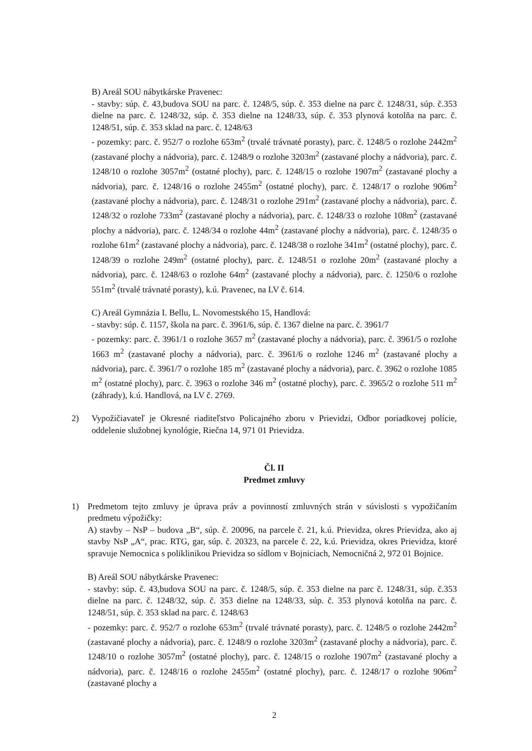B) Areál SOU nábytkárske Pravenec:
- stavby: súp. č. 43,budova SOU na parc. č. 1248/5, súp. č. 353 dielne na parc č. 1248/31, súp. č.353 dielne na parc. č. 1248/32, súp. č. 353 dielne na 1248/33, súp. č. 353 plynová kotolňa na parc. č. 1248/51, súp. č. 353 sklad na parc. č. 1248/63
- pozemky: parc. č. 952/7 o rozlohe 653m<sup>2</sup> (trvalé trávnaté porasty), parc. č. 1248/5 o rozlohe 2442m<sup>2</sup> (zastavané plochy a nádvoria), parc. č. 1248/9 o rozlohe 3203m<sup>2</sup> (zastavané plochy a nádvoria), parc. č. 1248/10 o rozlohe 3057m<sup>2</sup> (ostatné plochy), parc. č. 1248/15 o rozlohe 1907m<sup>2</sup> (zastavané plochy a nádvoria), parc. č. 1248/16 o rozlohe 2455m<sup>2</sup> (ostatné plochy), parc. č. 1248/17 o rozlohe 906m<sup>2</sup> (zastavané plochy a nádvoria), parc. č. 1248/31 o rozlohe 291m<sup>2</sup> (zastavané plochy a nádvoria), parc. č. 1248/32 o rozlohe 733m<sup>2</sup> (zastavané plochy a nádvoria), parc. č. 1248/33 o rozlohe 108m<sup>2</sup> (zastavané plochy a nádvoria), parc. č. 1248/34 o rozlohe 44m<sup>2</sup> (zastavané plochy a nádvoria), parc. č. 1248/35 o rozlohe 61m<sup>2</sup> (zastavané plochy a nádvoria), parc. č. 1248/38 o rozlohe 341m<sup>2</sup> (ostatné plochy), parc. č. 1248/39 o rozlohe 249m<sup>2</sup> (ostatné plochy), parc. č. 1248/51 o rozlohe 20m<sup>2</sup> (zastavané plochy a nádvoria), parc. č. 1248/63 o rozlohe 64m<sup>2</sup> (zastavané plochy a nádvoria), parc. č. 1250/6 o rozlohe 551m<sup>2</sup> (trvalé trávnaté porasty), k.ú. Pravenec, na LV č. 614.
C) Areál Gymnázia I. Bellu, L. Novomestského 15, Handlová:
- stavby: súp. č. 1157, škola na parc. č. 3961/6, súp. č. 1367 dielne na parc. č. 3961/7
- pozemky: parc. č. 3961/1 o rozlohe 3657 m<sup>2</sup> (zastavané plochy a nádvoria), parc. č. 3961/5 o rozlohe 1663 m<sup>2</sup> (zastavané plochy a nádvoria), parc. č. 3961/6 o rozlohe 1246 m<sup>2</sup> (zastavané plochy a nádvoria), parc. č. 3961/7 o rozlohe 185 m<sup>2</sup> (zastavané plochy a nádvoria), parc. č. 3962 o rozlohe 1085 m<sup>2</sup> (ostatné plochy), parc. č. 3963 o rozlohe 346 m<sup>2</sup> (ostatné plochy), parc. č. 3965/2 o rozlohe 511 m<sup>2</sup> (záhrady), k.ú. Handlová, na LV č. 2769.
2) Vypožičiavateľ je Okresné riaditeľstvo Policajného zboru v Prievidzi, Odbor poriadkovej polície, oddelenie služobnej kynológie, Riečna 14, 971 01 Prievidza.
Čl. II
Predmet zmluvy
1) Predmetom tejto zmluvy je úprava práv a povinností zmluvných strán v súvislosti s vypožičaním predmetu výpožičky:
A) stavby – NsP – budova „B“, súp. č. 20096, na parcele č. 21, k.ú. Prievidza, okres Prievidza, ako aj stavby NsP „A“, prac. RTG, gar, súp. č. 20323, na parcele č. 22, k.ú. Prievidza, okres Prievidza, ktoré spravuje Nemocnica s poliklinikou Prievidza so sídlom v Bojniciach, Nemocničná 2, 972 01 Bojnice.
B) Areál SOU nábytkárske Pravenec:
- stavby: súp. č. 43,budova SOU na parc. č. 1248/5, súp. č. 353 dielne na parc č. 1248/31, súp. č.353 dielne na parc. č. 1248/32, súp. č. 353 dielne na 1248/33, súp. č. 353 plynová kotolňa na parc. č. 1248/51, súp. č. 353 sklad na parc. č. 1248/63
- pozemky: parc. č. 952/7 o rozlohe 653m<sup>2</sup> (trvalé trávnaté porasty), parc. č. 1248/5 o rozlohe 2442m<sup>2</sup> (zastavané plochy a nádvoria), parc. č. 1248/9 o rozlohe 3203m<sup>2</sup> (zastavané plochy a nádvoria), parc. č. 1248/10 o rozlohe 3057m<sup>2</sup> (ostatné plochy), parc. č. 1248/15 o rozlohe 1907m<sup>2</sup> (zastavané plochy a nádvoria), parc. č. 1248/16 o rozlohe 2455m<sup>2</sup> (ostatné plochy), parc. č. 1248/17 o rozlohe 906m<sup>2</sup> (zastavané plochy a
2